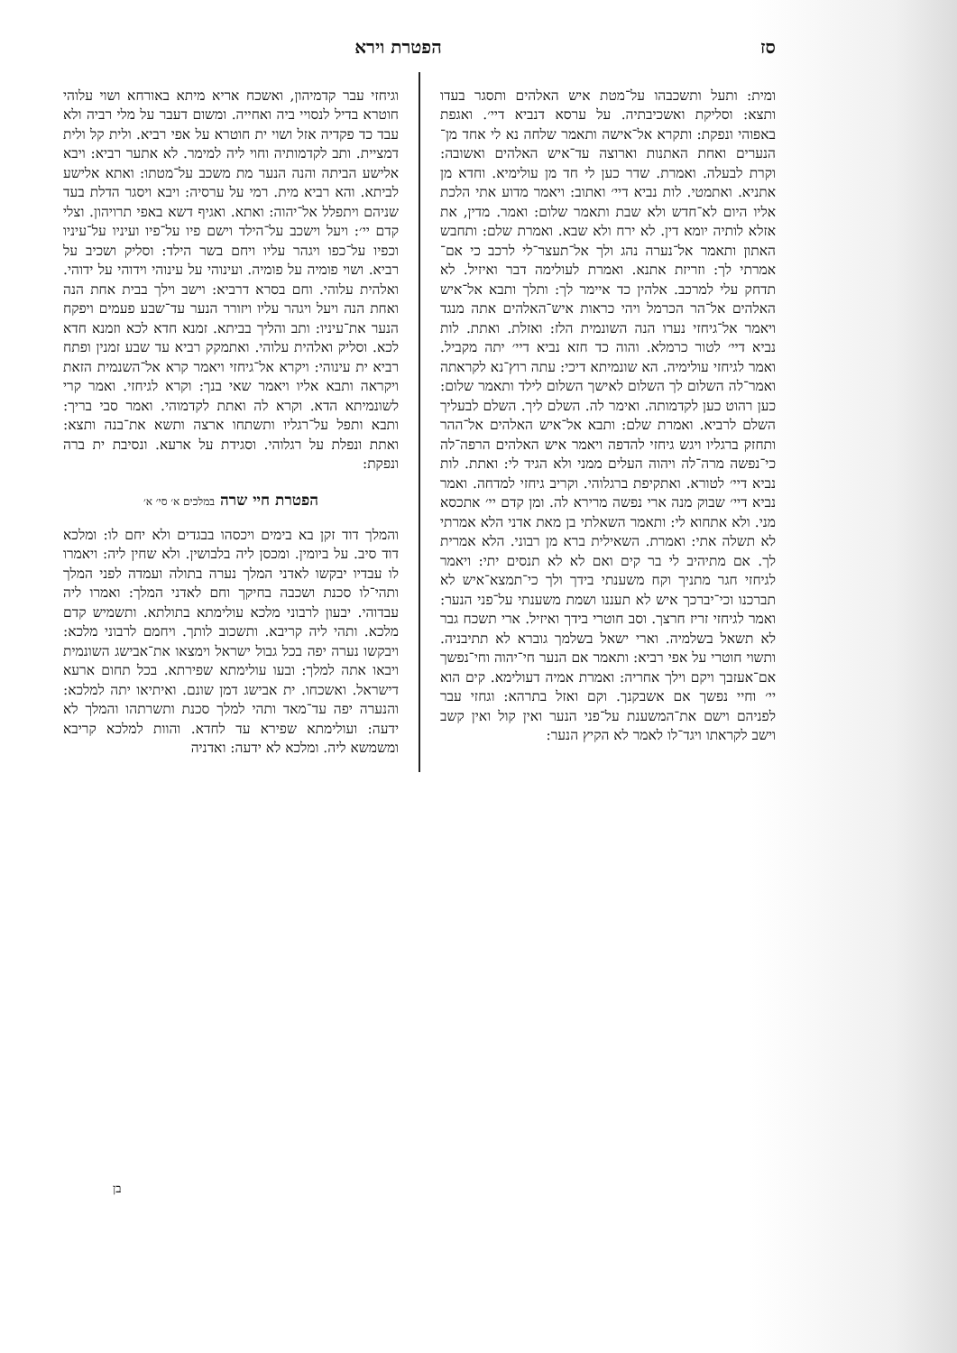סז הפטרת וירא
ומית: ותעל ותשכבהו על־מטת איש האלהים ותסגר בעדו ותצא: וסליקת ואשכיבתיה. על ערסא דנביא דיי׳. ואגפת באפוהי ונפקת: ותקרא אל־אישה ותאמר שלחה נא לי אחד מן־הנערים ואחת האתנות וארוצה עד־איש האלהים ואשובה: וקרת לבעלה. ואמרת. שדר כען לי חד מן עולימיא. וחדא מן אתניא. ואתמטי. לות נביא דיי׳ ואתוב: ויאמר מדוע אתי הלכת אליו היום לא־חדש ולא שבת ותאמר שלום: ואמר. מדין, את אזלא לותיה יומא דין. לא ירח ולא שבא. ואמרת שלם: ותחבש האתון ותאמר אל־נערה נהג ולך אל־תעצר־לי לרכב כי אם־אמרתי לך: וזריזת אתנא. ואמרת לעולימה דבר ואיזיל. לא תדחק עלי למרכב. אלהין כד איימר לך: ותלך ותבא אל־איש האלהים אל־הר הכרמל ויהי כראות איש־האלהים אתה מנגד ויאמר אל־גיחזי נערו הנה השונמית הלז: ואזלת. ואתת. לות נביא דיי׳ לטור כרמלא. והוה כד חזא נביא דיי׳ יתה מקביל. ואמר לגיחזי עולימיה. הא שונמיתא דיכי: עתה רוץ־נא לקראתה ואמר־לה השלום לך השלום לאישך השלום לילד ותאמר שלום: כען רהוט כען לקדמותה. ואימר לה. השלם ליך. השלם לבעליך השלם לרביא. ואמרת שלם: ותבא אל־איש האלהים אל־ההר ותחזק ברגליו ויגש גיחזי להדפה ויאמר איש האלהים הרפה־לה כי־נפשה מרה־לה ויהוה העלים ממני ולא הגיד לי: ואתת. לות נביא דיי׳ לטורא. ואתקיפת ברגלוהי. וקריב גיחזי למדחה. ואמר נביא דיי׳ שבוק מנה ארי נפשה מרירא לה. ומן קדם יי׳ אתכסא מני. ולא אתחוא לי: ותאמר השאלתי בן מאת אדני הלא אמרתי לא תשלה אתי: ואמרת. השאילית ברא מן רבוני. הלא אמרית לך. אם מתיהיב לי בר קים ואם לא לא תנסים יתי: ויאמר לגיחזי חגר מתניך וקח משענתי בידך ולך כי־תמצא־איש לא תברכנו וכי־יברכך איש לא תעננו ושמת משענתי על־פני הנער: ואמר לגיחזי זריז חרצך. וסב חוטרי בידך ואיזיל. ארי תשכח גבר לא תשאל בשלמיה. וארי ישאל בשלמך גוברא לא תתיבניה. ותשוי חוטרי על אפי רביא: ותאמר אם הנער חי־יהוה וחי־נפשך אם־אעזבך ויקם וילך אחריה: ואמרת אמיה דעולימא. קים הוא יי׳ וחיי נפשך אם אשבקנך. וקם ואזל בתרהא: וגחזי עבר לפניהם וישם את־המשענת על־פני הנער ואין קול ואין קשב וישב לקראתו ויגד־לו לאמר לא הקיץ הנער:
וגיחזי עבר קדמיהון, ואשכח אריא מיתא באורחא ושוי עלוהי חוטרא בדיל לנסויי ביה ואחייה. ומשום דעבר על מלי רביה ולא עבד כד פקדיה אזל ושוי ית חוטרא על אפי רביא. ולית קל ולית דמציית. ותב לקדמותיה וחוי ליה למימר. לא אתער רביא: ויבא אלישע הביתה והנה הנער מת משכב על־מטתו: ואתא אלישע לביתא. והא רביא מית. רמי על ערסיה: ויבא ויסגר הדלת בעד שניהם ויתפלל אל־יהוה: ואתא. ואגיף דשא באפי תרויהון. וצלי קדם יי׳: ויעל וישכב על־הילד וישם פיו על־פיו ועיניו על־עיניו וכפיו על־כפו ויגהר עליו ויחם בשר הילד: וסליק ושכיב על רביא. ושוי פומיה על פומיה. ועינוהי על עינוהי וידוהי על ידוהי. ואלהית עלוהי. וחם בסרא דרביא: וישב וילך בבית אחת הנה ואחת הנה ויעל ויגהר עליו ויזורר הנער עד־שבע פעמים ויפקח הנער את־עיניו: ותב והליך בביתא. זמנא חדא לכא וזמנא חדא לכא. וסליק ואלהית עלוהי. ואתמקק רביא עד שבע זמנין ופתח רביא ית עינוהי: ויקרא אל־גיחזי ויאמר קרא אל־השנמית הזאת ויקראה ותבא אליו ויאמר שאי בנך: וקרא לגיחזי. ואמר קרי לשונמיתא הדא. וקרא לה ואתת לקדמוהי. ואמר סבי בריך: ותבא ותפל על־רגליו ותשתחו ארצה ותשא את־בנה ותצא: ואתת ונפלת על רגלוהי. וסגידת על ארעא. ונסיבת ית ברה ונפקת:
הפטרת חיי שרה במלכים א׳ סי׳ א׳
והמלך דוד זקן בא בימים ויכסהו בבגדים ולא יחם לו: ומלכא דוד סיב. על ביומין. ומכסן ליה בלבושין. ולא שחין ליה: ויאמרו לו עבדיו יבקשו לאדני המלך נערה בתולה ועמדה לפני המלך ותהי־לו סכנת ושכבה בחיקך וחם לאדני המלך: ואמרו ליה עבדוהי. יבעון לרבוני מלכא עולימתא בתולתא. ותשמיש קדם מלכא. ותהי ליה קריבא. ותשכוב לותך. ויחמם לרבוני מלכא: ויבקשו נערה יפה בכל גבול ישראל וימצאו את־אבישג השונמית ויבאו אתה למלך: ובעו עולימתא שפירתא. בכל תחום ארעא דישראל. ואשכחו. ית אבישג דמן שונם. ואיתיאו יתה למלכא: והנערה יפה עד־מאד ותהי למלך סכנת ותשרתהו והמלך לא ידעה: ועולימתא שפירא עד לחדא. והוות למלכא קריבא ומשמשא ליה. ומלכא לא ידעה: ואדניה
בן